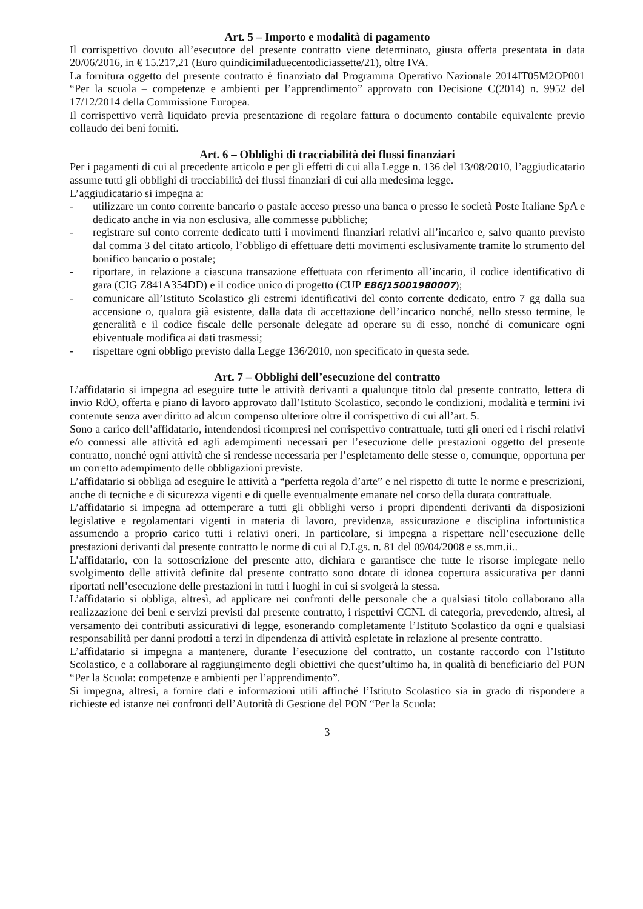Art. 5 – Importo e modalità di pagamento
Il corrispettivo dovuto all’esecutore del presente contratto viene determinato, giusta offerta presentata in data 20/06/2016, in € 15.217,21 (Euro quindicimiladuecentodiciassette/21), oltre IVA.
La fornitura oggetto del presente contratto è finanziato dal Programma Operativo Nazionale 2014IT05M2OP001 “Per la scuola – competenze e ambienti per l’apprendimento” approvato con Decisione C(2014) n. 9952 del 17/12/2014 della Commissione Europea.
Il corrispettivo verrà liquidato previa presentazione di regolare fattura o documento contabile equivalente previo collaudo dei beni forniti.
Art. 6 – Obblighi di tracciabilità dei flussi finanziari
Per i pagamenti di cui al precedente articolo e per gli effetti di cui alla Legge n. 136 del 13/08/2010, l’aggiudicatario assume tutti gli obblighi di tracciabilità dei flussi finanziari di cui alla medesima legge.
L’aggiudicatario si impegna a:
- utilizzare un conto corrente bancario o pastale acceso presso una banca o presso le società Poste Italiane SpA e dedicato anche in via non esclusiva, alle commesse pubbliche;
- registrare sul conto corrente dedicato tutti i movimenti finanziari relativi all’incarico e, salvo quanto previsto dal comma 3 del citato articolo, l’obbligo di effettuare detti movimenti esclusivamente tramite lo strumento del bonifico bancario o postale;
- riportare, in relazione a ciascuna transazione effettuata con rferimento all’incario, il codice identificativo di gara (CIG Z841A354DD) e il codice unico di progetto (CUP E86J15001980007);
- comunicare all’Istituto Scolastico gli estremi identificativi del conto corrente dedicato, entro 7 gg dalla sua accensione o, qualora già esistente, dalla data di accettazione dell’incarico nonché, nello stesso termine, le generalità e il codice fiscale delle personale delegate ad operare su di esso, nonché di comunicare ogni ebiventuale modifica ai dati trasmessi;
- rispettare ogni obbligo previsto dalla Legge 136/2010, non specificato in questa sede.
Art. 7 – Obblighi dell’esecuzione del contratto
L’affidatario si impegna ad eseguire tutte le attività derivanti a qualunque titolo dal presente contratto, lettera di invio RdO, offerta e piano di lavoro approvato dall’Istituto Scolastico, secondo le condizioni, modalità e termini ivi contenute senza aver diritto ad alcun compenso ulteriore oltre il corrispettivo di cui all’art. 5.
Sono a carico dell’affidatario, intendendosi ricompresi nel corrispettivo contrattuale, tutti gli oneri ed i rischi relativi e/o connessi alle attività ed agli adempimenti necessari per l’esecuzione delle prestazioni oggetto del presente contratto, nonché ogni attività che si rendesse necessaria per l’espletamento delle stesse o, comunque, opportuna per un corretto adempimento delle obbligazioni previste.
L’affidatario si obbliga ad eseguire le attività a “perfetta regola d’arte” e nel rispetto di tutte le norme e prescrizioni, anche di tecniche e di sicurezza vigenti e di quelle eventualmente emanate nel corso della durata contrattuale.
L’affidatario si impegna ad ottemperare a tutti gli obblighi verso i propri dipendenti derivanti da disposizioni legislative e regolamentari vigenti in materia di lavoro, previdenza, assicurazione e disciplina infortunistica assumendo a proprio carico tutti i relativi oneri. In particolare, si impegna a rispettare nell’esecuzione delle prestazioni derivanti dal presente contratto le norme di cui al D.Lgs. n. 81 del 09/04/2008 e ss.mm.ii..
L’affidatario, con la sottoscrizione del presente atto, dichiara e garantisce che tutte le risorse impiegate nello svolgimento delle attività definite dal presente contratto sono dotate di idonea copertura assicurativa per danni riportati nell’esecuzione delle prestazioni in tutti i luoghi in cui si svolgerà la stessa.
L’affidatario si obbliga, altresì, ad applicare nei confronti delle personale che a qualsiasi titolo collaborano alla realizzazione dei beni e servizi previsti dal presente contratto, i rispettivi CCNL di categoria, prevedendo, altresì, al versamento dei contributi assicurativi di legge, esonerando completamente l’Istituto Scolastico da ogni e qualsiasi responsabilità per danni prodotti a terzi in dipendenza di attività espletate in relazione al presente contratto.
L’affidatario si impegna a mantenere, durante l’esecuzione del contratto, un costante raccordo con l’Istituto Scolastico, e a collaborare al raggiungimento degli obiettivi che quest’ultimo ha, in qualità di beneficiario del PON “Per la Scuola: competenze e ambienti per l’apprendimento”.
Si impegna, altresì, a fornire dati e informazioni utili affinché l’Istituto Scolastico sia in grado di rispondere a richieste ed istanze nei confronti dell’Autorità di Gestione del PON “Per la Scuola:
3